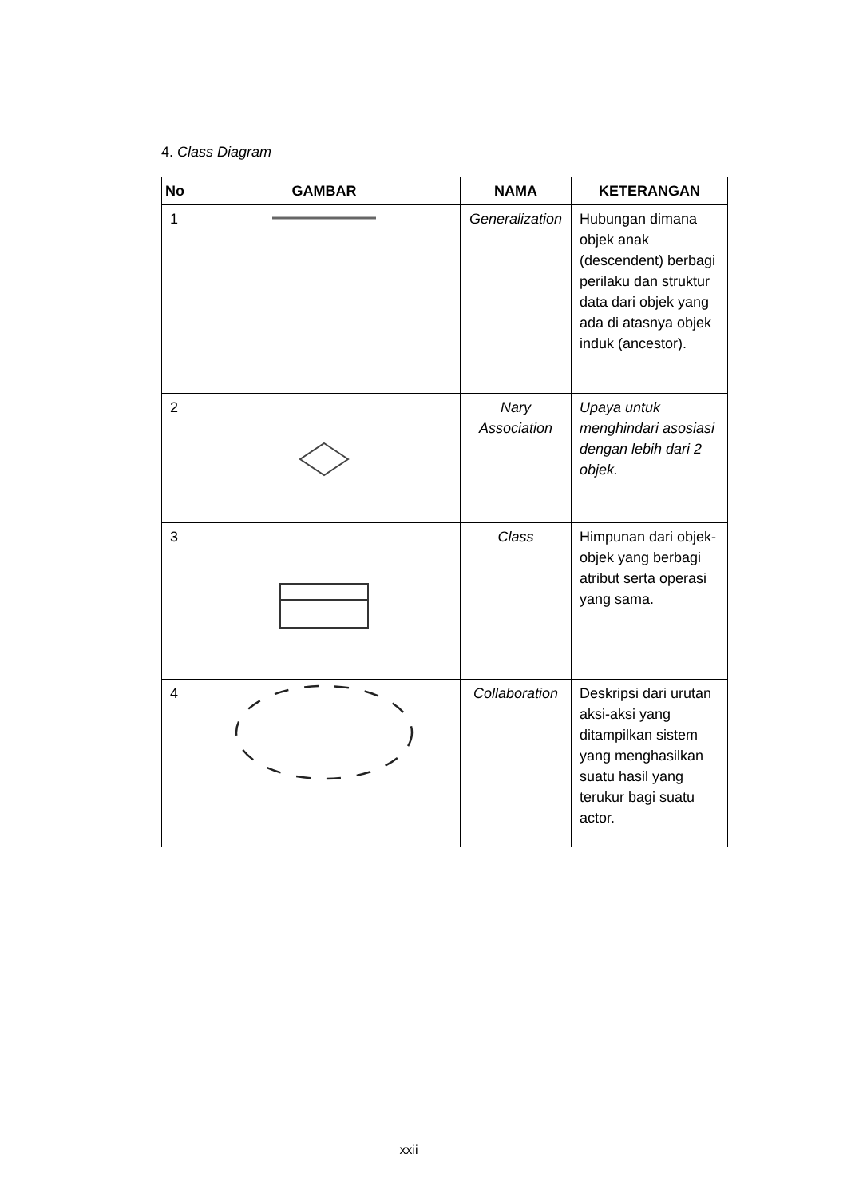4. Class Diagram
| No | GAMBAR | NAMA | KETERANGAN |
| --- | --- | --- | --- |
| 1 | | Generalization | Hubungan dimana objek anak (descendent) berbagi perilaku dan struktur data dari objek yang ada di atasnya objek induk (ancestor). |
| 2 | | Nary Association | Upaya untuk menghindari asosiasi dengan lebih dari 2 objek. |
| 3 | | Class | Himpunan dari objek-objek yang berbagi atribut serta operasi yang sama. |
| 4 | | Collaboration | Deskripsi dari urutan aksi-aksi yang ditampilkan sistem yang menghasilkan suatu hasil yang terukur bagi suatu actor. |
xxii